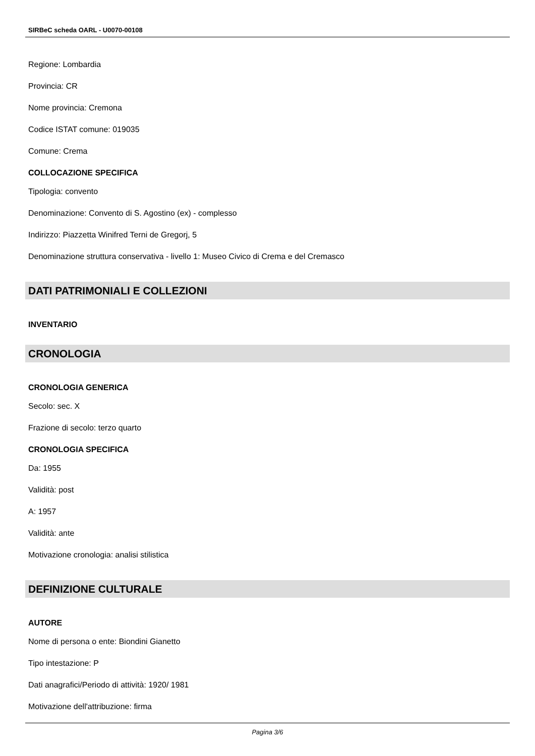SIRBeC scheda OARL - U0070-00108
Regione: Lombardia
Provincia: CR
Nome provincia: Cremona
Codice ISTAT comune: 019035
Comune: Crema
COLLOCAZIONE SPECIFICA
Tipologia: convento
Denominazione: Convento di S. Agostino (ex) - complesso
Indirizzo: Piazzetta Winifred Terni de Gregorj, 5
Denominazione struttura conservativa - livello 1: Museo Civico di Crema e del Cremasco
DATI PATRIMONIALI E COLLEZIONI
INVENTARIO
CRONOLOGIA
CRONOLOGIA GENERICA
Secolo: sec. X
Frazione di secolo: terzo quarto
CRONOLOGIA SPECIFICA
Da: 1955
Validità: post
A: 1957
Validità: ante
Motivazione cronologia: analisi stilistica
DEFINIZIONE CULTURALE
AUTORE
Nome di persona o ente: Biondini Gianetto
Tipo intestazione: P
Dati anagrafici/Periodo di attività: 1920/ 1981
Motivazione dell'attribuzione: firma
Pagina 3/6